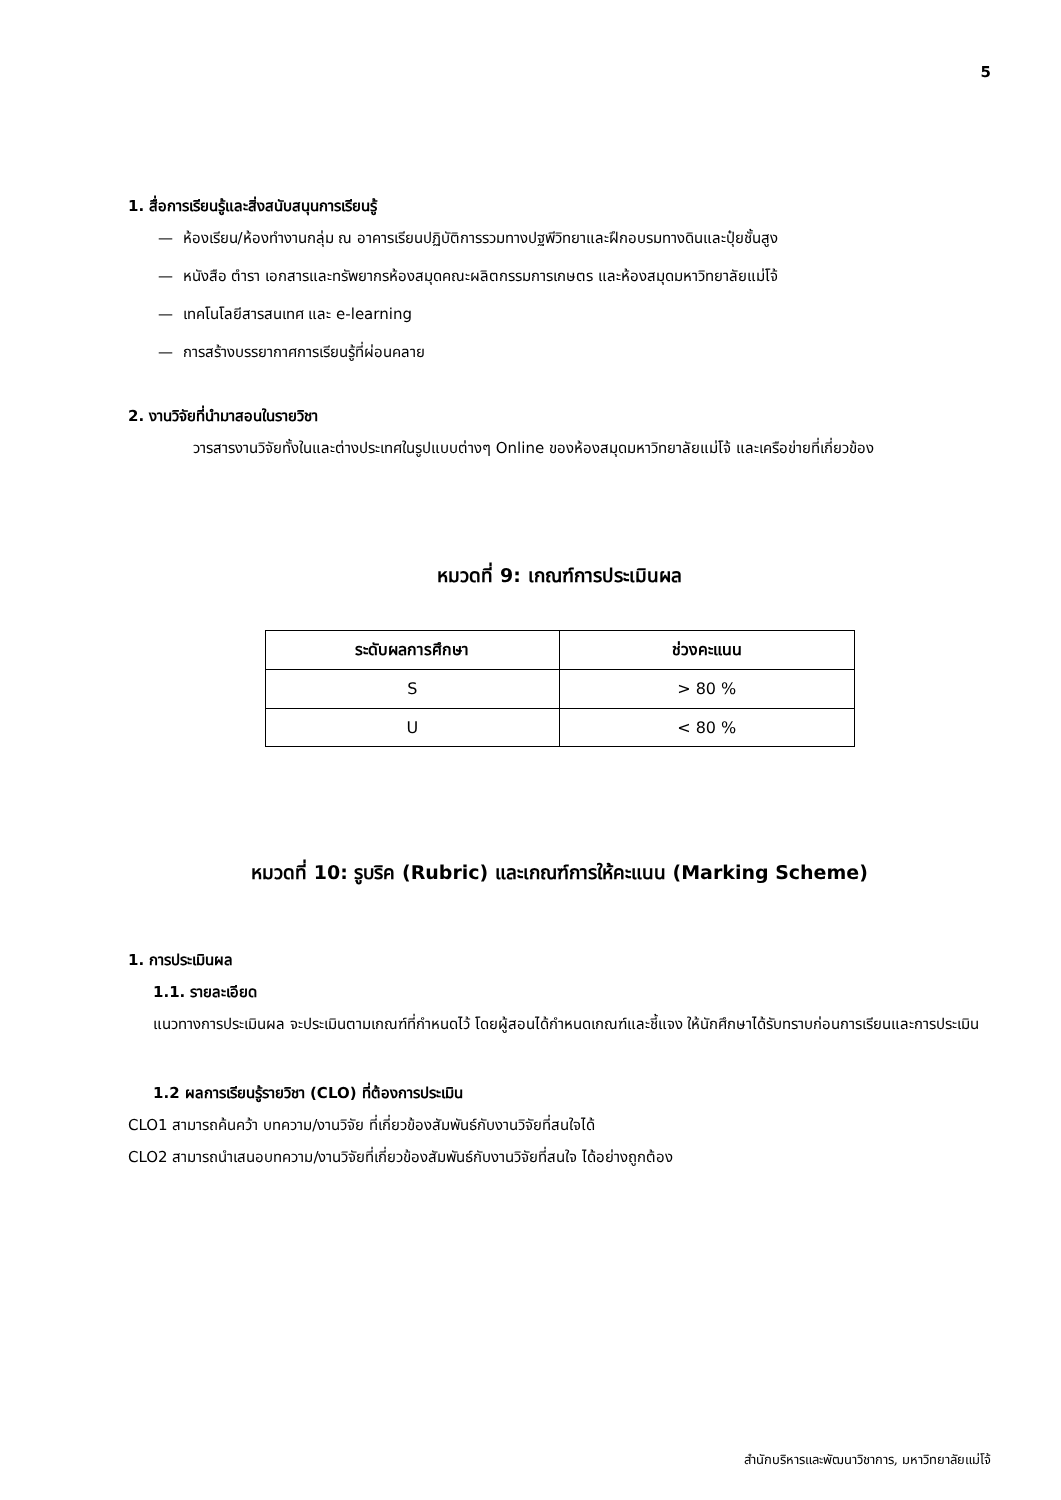5
1. สื่อการเรียนรู้และสิ่งสนับสนุนการเรียนรู้
— ห้องเรียน/ห้องทำงานกลุ่ม ณ อาคารเรียนปฏิบัติการรวมทางปฐพีวิทยาและฝึกอบรมทางดินและปุ๋ยชั้นสูง
— หนังสือ ตำรา เอกสารและทรัพยากรห้องสมุดคณะผลิตกรรมการเกษตร และห้องสมุดมหาวิทยาลัยแม่โจ้
— เทคโนโลยีสารสนเทศ และ e-learning
— การสร้างบรรยากาศการเรียนรู้ที่ผ่อนคลาย
2. งานวิจัยที่นำมาสอนในรายวิชา
วารสารงานวิจัยทั้งในและต่างประเทศในรูปแบบต่างๆ Online ของห้องสมุดมหาวิทยาลัยแม่โจ้ และเครือข่ายที่เกี่ยวข้อง
หมวดที่ 9: เกณฑ์การประเมินผล
| ระดับผลการศึกษา | ช่วงคะแนน |
| --- | --- |
| S | > 80 % |
| U | < 80 % |
หมวดที่ 10: รูบริค (Rubric) และเกณฑ์การให้คะแนน (Marking Scheme)
1. การประเมินผล
1.1. รายละเอียด
แนวทางการประเมินผล จะประเมินตามเกณฑ์ที่กำหนดไว้ โดยผู้สอนได้กำหนดเกณฑ์และชี้แจง ให้นักศึกษาได้รับทราบก่อนการเรียนและการประเมิน
1.2 ผลการเรียนรู้รายวิชา (CLO) ที่ต้องการประเมิน
CLO1 สามารถค้นคว้า บทความ/งานวิจัย ที่เกี่ยวข้องสัมพันธ์กับงานวิจัยที่สนใจได้
CLO2 สามารถนำเสนอบทความ/งานวิจัยที่เกี่ยวข้องสัมพันธ์กับงานวิจัยที่สนใจ ได้อย่างถูกต้อง
สำนักบริหารและพัฒนาวิชาการ, มหาวิทยาลัยแม่โจ้